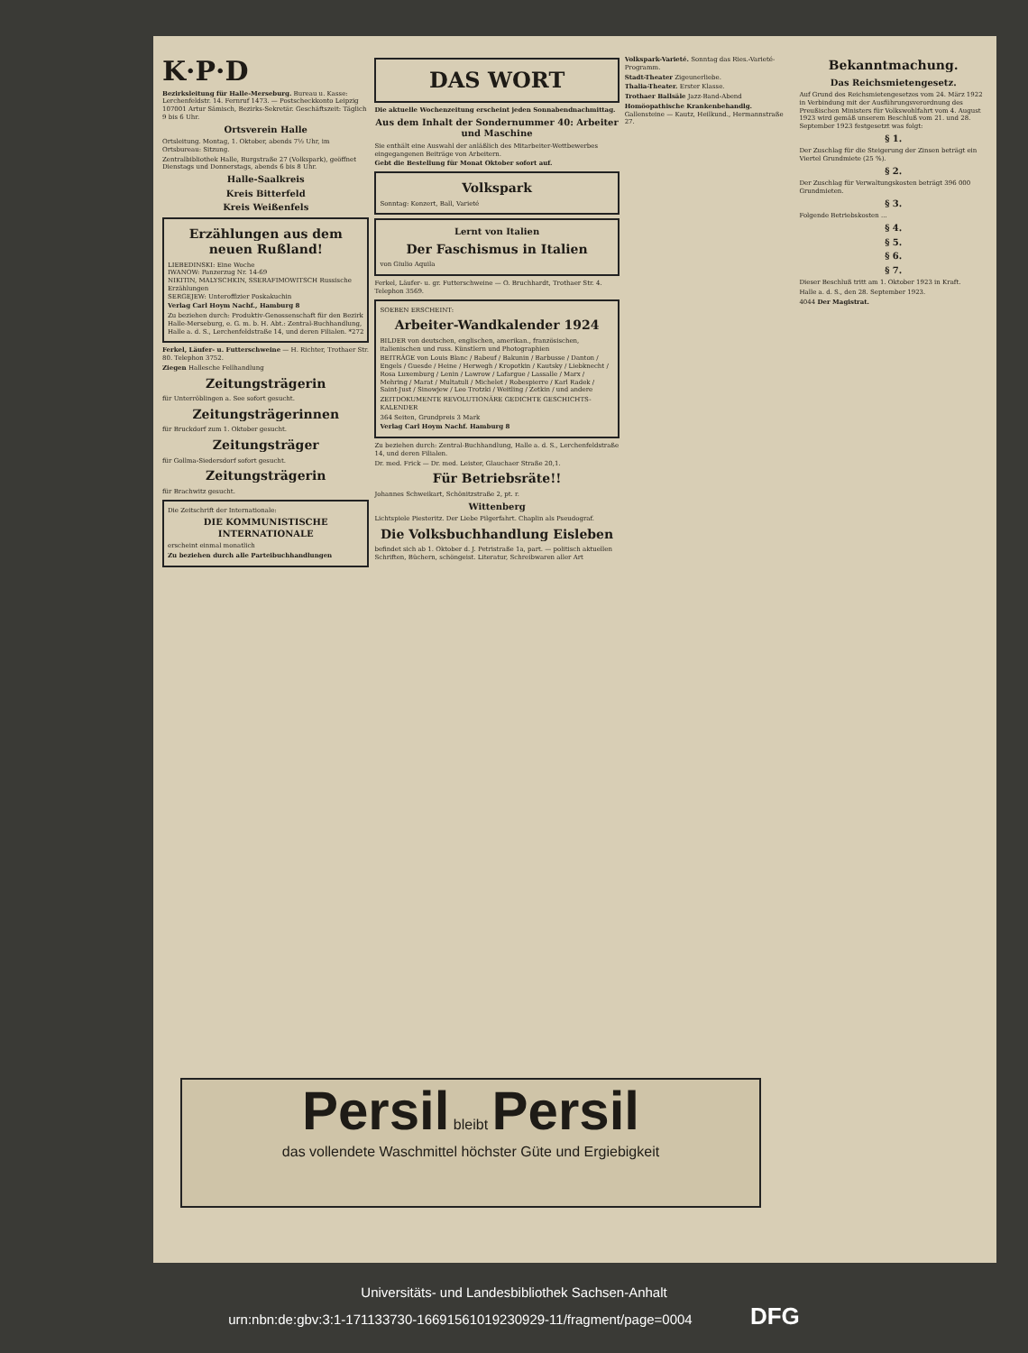K·P·D
Bezirksleitung für Halle-Merseburg. Bureau u. Kasse: Lerchenfeldstr. 14. Fernruf 1473. — Postscheckkonto Leipzig 107001 Artur Sämisch, Bezirks-Sekretär. Geschäftszeit: Täglich 9 bis 6 Uhr.
Ortsverein Halle
Ortsleitung. Montag, 1. Oktober, abends 7½ Uhr, im Ortsbureau: Sitzung.
Zentralbibliothek Halle, Burgstraße 27 (Volkspark), geöffnet Dienstags und Donnerstags, abends 6 bis 8 Uhr.
Halle-Saalkreis
Kreis Bitterfeld
Kreis Weißenfels
Erzählungen aus dem neuen Rußland!
LIEBEDINSKI: Eine Woche
IWANOW: Panzerzug Nr. 14-69
NIKITIN, MALYSCHKIN, SSERAFIMOWITSCH Russische Erzählungen
SERGEJEW: Unteroffizier Poskakuchin
Verlag Carl Hoym Nachf., Hamburg 8
Zu beziehen durch: Produktiv-Genossenschaft für den Bezirk Halle-Merseburg, e. G. m. b. H. Abt.: Zentral-Buchhandlung, Halle a. d. S., Lerchenfeldstraße 14, und deren Filialen. *272
Ferkel, Läufer- u. Futterschweine — H. Richter, Trothaer Str. 80. Telephon 3752.
Ziegen Hallesche Fellhandlung
Zeitungsträgerin
für Unterröblingen a. See sofort gesucht.
Zeitungsträgerinnen
für Bruckdorf zum 1. Oktober gesucht.
Zeitungsträger
für Gollma-Siedersdorf sofort gesucht.
Zeitungsträgerin
für Brachwitz gesucht.
Die Zeitschrift der Internationale:
DIE KOMMUNISTISCHE INTERNATIONALE
erscheint einmal monatlich
Zu beziehen durch alle Parteibuchhandlungen
DAS WORT
Die aktuelle Wochenzeitung erscheint jeden Sonnabendnachmittag.
Aus dem Inhalt der Sondernummer 40: Arbeiter und Maschine
Sie enthält eine Auswahl der anläßlich des Mitarbeiter-Wettbewerbes eingegangenen Beiträge von Arbeitern.
Gebt die Bestellung für Monat Oktober sofort auf.
Volkspark
Sonntag: Konzert, Ball, Varieté
Lernt von Italien
Der Faschismus in Italien
von Giulio Aquila
Ferkel, Läufer- u. gr. Futterschweine — O. Bruchhardt, Trothaer Str. 4. Telephon 3569.
SOEBEN ERSCHEINT:
Arbeiter-Wandkalender 1924
BILDER von deutschen, englischen, amerikan., französischen, italienischen und russ. Künstlern und Photographien
BEITRÄGE von Louis Blanc / Babeuf / Bakunin / Barbusse / Danton / Engels / Guesde / Heine / Herwegh / Kropotkin / Kautsky / Liebknecht / Rosa Luxemburg / Lenin / Lawrow / Lafargue / Lassalle / Marx / Mehring / Marat / Multatuli / Michelet / Robespierre / Karl Radek / Saint-Just / Sinowjew / Leo Trotzki / Weitling / Zetkin / und andere
ZEITDOKUMENTE REVOLUTIONÄRE GEDICHTE GESCHICHTS-KALENDER
364 Seiten, Grundpreis 3 Mark
Verlag Carl Hoym Nachf. Hamburg 8
Zu beziehen durch: Zentral-Buchhandlung, Halle a. d. S., Lerchenfeldstraße 14, und deren Filialen.
Dr. med. Frick — Dr. med. Leister, Glauchaer Straße 20,1.
Für Betriebsräte!!
Johannes Schweikart, Schönitzstraße 2, pt. r.
Wittenberg
Lichtspiele Piesteritz. Der Liebe Pilgerfahrt. Chaplin als Pseudograf.
Die Volksbuchhandlung Eisleben
befindet sich ab 1. Oktober d. J. Petristraße 1a, part. — politisch aktuellen Schriften, Büchern, schöngeist. Literatur, Schreibwaren aller Art
Volkspark-Varieté. Sonntag das Ries.-Varieté-Programm.
Stadt-Theater Zigeunerliebe.
Thalia-Theater. Erster Klasse.
Trothaer Ballsäle Jazz-Band-Abend
Homöopathische Krankenbehandlg. Gallensteine — Kautz, Heilkund., Hermannstraße 27.
Bekanntmachung.
Das Reichsmietengesetz.
Auf Grund des Reichsmietengesetzes vom 24. März 1922 in Verbindung mit der Ausführungsverordnung des Preußischen Ministers für Volkswohlfahrt vom 4. August 1923 wird gemäß unserem Beschluß vom 21. und 28. September 1923 festgesetzt was folgt:
§ 1.
Der Zuschlag für die Steigerung der Zinsen beträgt ein Viertel Grundmiete (25 %).
§ 2.
Der Zuschlag für Verwaltungskosten beträgt 396 000 Grundmieten.
§ 3.
Folgende Betriebskosten ...
§ 4.
§ 5.
§ 6.
§ 7.
Dieser Beschluß tritt am 1. Oktober 1923 in Kraft.
Halle a. d. S., den 28. September 1923.
4044 Der Magistrat.
Persil bleibt Persil
das vollendete Waschmittel höchster Güte und Ergiebigkeit
Universitäts- und Landesbibliothek Sachsen-Anhalt
urn:nbn:de:gbv:3:1-171133730-16691561019230929-11/fragment/page=0004 DFG